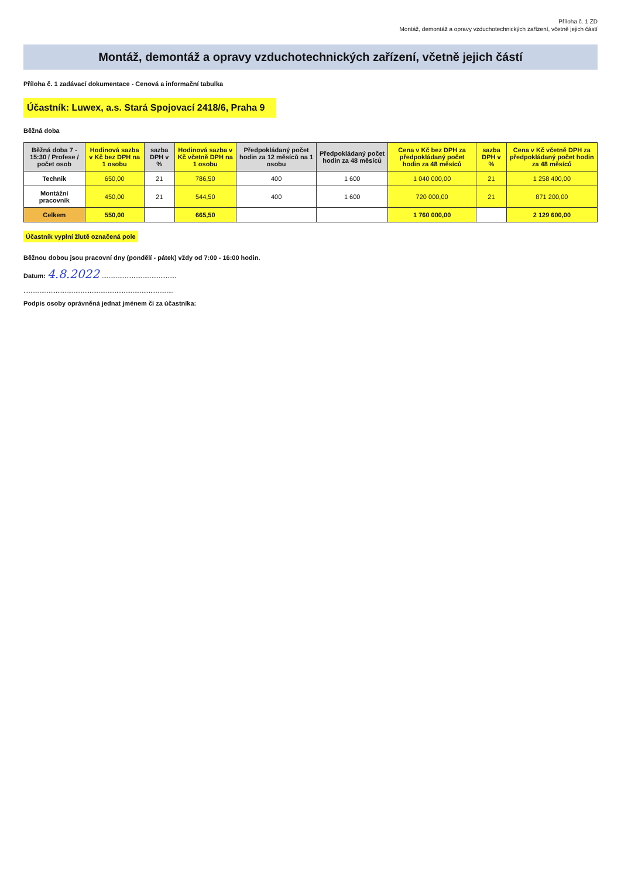Příloha č. 1 ZD
Montáž, demontáž a opravy vzduchotechnických zařízení, včetně jejich částí
Montáž, demontáž a opravy vzduchotechnických zařízení, včetně jejich částí
Příloha č. 1 zadávací dokumentace - Cenová a informační tabulka
Účastník: Luwex, a.s. Stará Spojovací 2418/6, Praha 9
Běžná doba
| Běžná doba 7 - 15:30 / Profese / počet osob | Hodinová sazba v Kč bez DPH na 1 osobu | sazba DPH v % | Hodinová sazba v Kč včetně DPH na 1 osobu | Předpokládaný počet hodin za 12 měsíců na 1 osobu | Předpokládaný počet hodin za 48 měsíců | Cena v Kč bez DPH za předpokládaný počet hodin za 48 měsíců | sazba DPH v % | Cena v Kč včetně DPH za předpokládaný počet hodin za 48 měsíců |
| --- | --- | --- | --- | --- | --- | --- | --- | --- |
| Technik | 650,00 | 21 | 786,50 | 400 | 1 600 | 1 040 000,00 | 21 | 1 258 400,00 |
| Montážní pracovník | 450,00 | 21 | 544,50 | 400 | 1 600 | 720 000,00 | 21 | 871 200,00 |
| Celkem | 550,00 | | 665,50 | | | 1 760 000,00 | | 2 129 600,00 |
Účastník vyplní žlutě označená pole
Běžnou dobou jsou pracovní dny (pondělí - pátek) vždy od 7:00 - 16:00 hodin.
Datum: 4.8.2022 ..........................................
....................................................................................
Podpis osoby oprávněná jednat jménem či za účastníka: